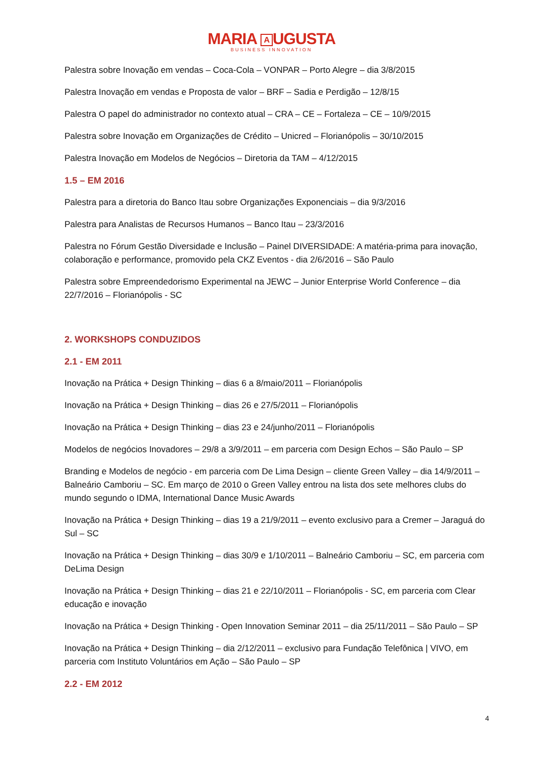MARIA A UGUSTA
BUSINESS INNOVATION
Palestra sobre Inovação em vendas – Coca-Cola – VONPAR – Porto Alegre – dia 3/8/2015
Palestra Inovação em vendas e Proposta de valor – BRF – Sadia e Perdigão – 12/8/15
Palestra O papel do administrador no contexto atual – CRA – CE – Fortaleza – CE – 10/9/2015
Palestra sobre Inovação em Organizações de Crédito – Unicred – Florianópolis – 30/10/2015
Palestra Inovação em Modelos de Negócios – Diretoria da TAM – 4/12/2015
1.5 – EM 2016
Palestra para a diretoria do Banco Itau sobre Organizações Exponenciais – dia 9/3/2016
Palestra para Analistas de Recursos Humanos – Banco Itau – 23/3/2016
Palestra no Fórum Gestão Diversidade e Inclusão – Painel DIVERSIDADE: A matéria-prima para inovação, colaboração e performance, promovido pela CKZ Eventos - dia 2/6/2016 – São Paulo
Palestra sobre Empreendedorismo Experimental na JEWC – Junior Enterprise World Conference – dia 22/7/2016 – Florianópolis - SC
2. WORKSHOPS CONDUZIDOS
2.1 - EM 2011
Inovação na Prática + Design Thinking – dias 6 a 8/maio/2011 – Florianópolis
Inovação na Prática + Design Thinking – dias 26 e 27/5/2011 – Florianópolis
Inovação na Prática + Design Thinking – dias 23 e 24/junho/2011 – Florianópolis
Modelos de negócios Inovadores – 29/8 a 3/9/2011 – em parceria com Design Echos – São Paulo – SP
Branding e Modelos de negócio - em parceria com De Lima Design – cliente Green Valley – dia 14/9/2011 – Balneário Camboriu – SC. Em março de 2010 o Green Valley entrou na lista dos sete melhores clubs do mundo segundo o IDMA, International Dance Music Awards
Inovação na Prática + Design Thinking – dias 19 a 21/9/2011 – evento exclusivo para a Cremer – Jaraguá do Sul – SC
Inovação na Prática + Design Thinking – dias 30/9 e 1/10/2011 – Balneário Camboriu – SC, em parceria com DeLima Design
Inovação na Prática + Design Thinking – dias 21 e 22/10/2011 – Florianópolis - SC, em parceria com Clear educação e inovação
Inovação na Prática + Design Thinking - Open Innovation Seminar 2011 – dia 25/11/2011 – São Paulo – SP
Inovação na Prática + Design Thinking – dia 2/12/2011 – exclusivo para Fundação Telefônica | VIVO, em parceria com Instituto Voluntários em Ação – São Paulo – SP
2.2 - EM 2012
4